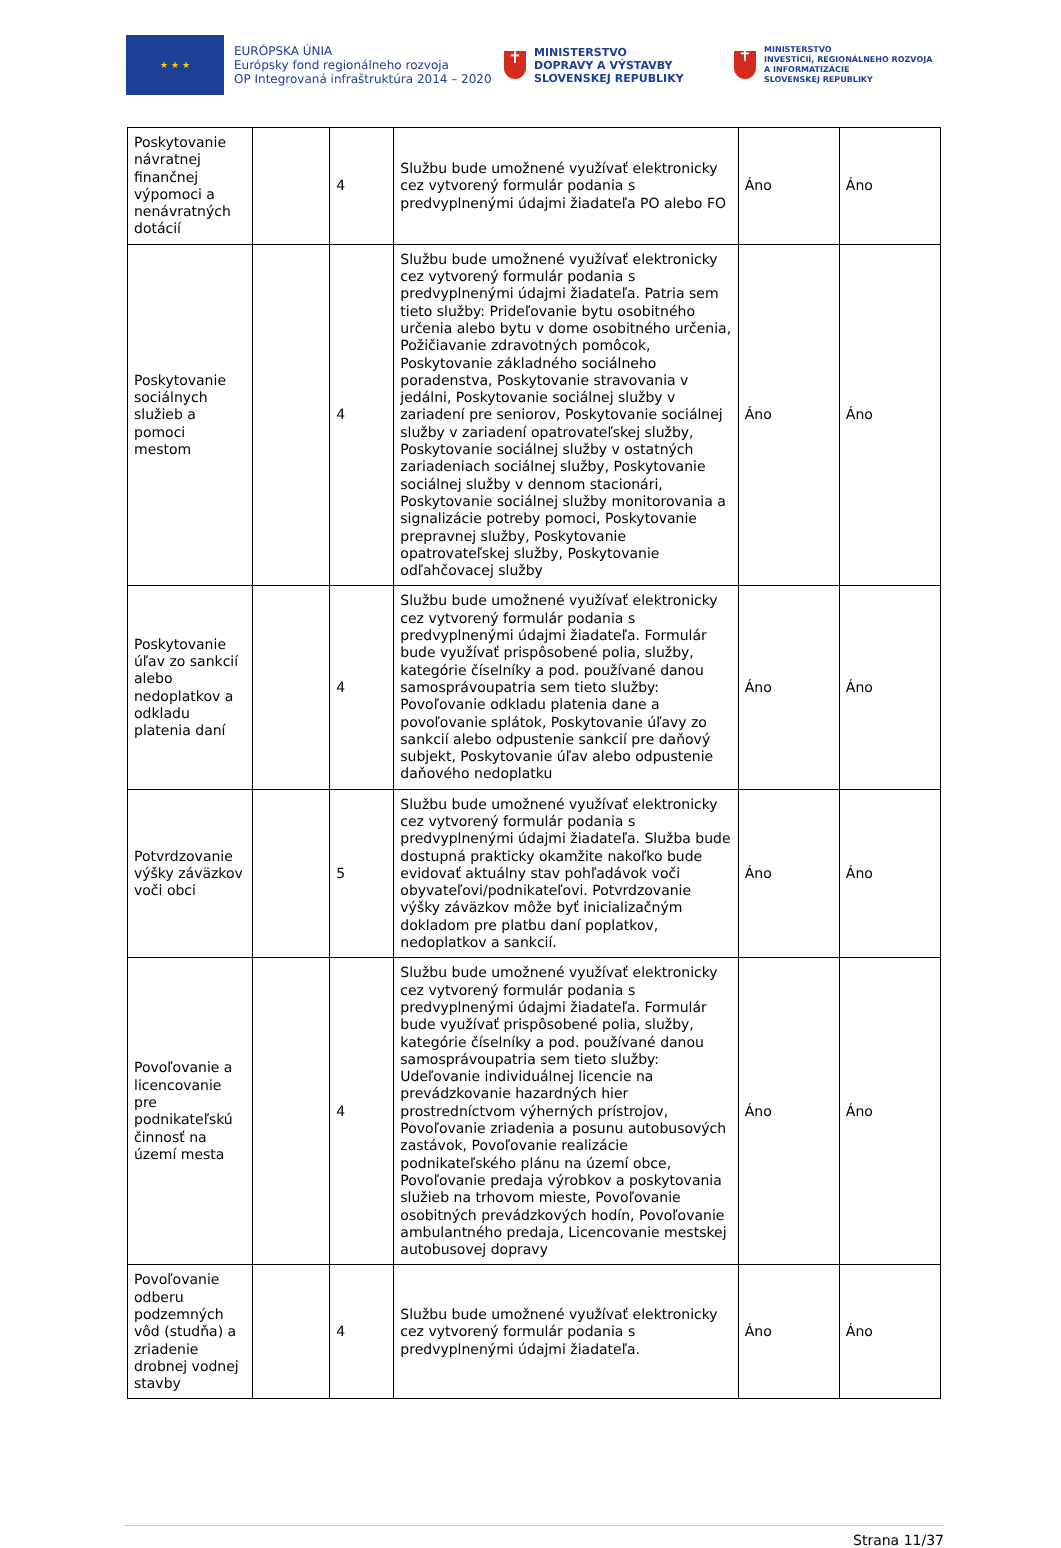★ ★ ★
EURÓPSKA ÚNIA
Európsky fond regionálneho rozvoja
OP Integrovaná infraštruktúra 2014 – 2020
✝
MINISTERSTVO
DOPRAVY A VÝSTAVBY
SLOVENSKEJ REPUBLIKY
✝
MINISTERSTVO
INVESTÍCIÍ, REGIONÁLNEHO ROZVOJA
A INFORMATIZÁCIE
SLOVENSKEJ REPUBLIKY
| Poskytovanie návratnej finančnej výpomoci a nenávratných dotácií | | 4 | Službu bude umožnené využívať elektronicky cez vytvorený formulár podania s predvyplnenými údajmi žiadateľa PO alebo FO | Áno | Áno |
| Poskytovanie sociálnych služieb a pomoci mestom | | 4 | Službu bude umožnené využívať elektronicky cez vytvorený formulár podania s predvyplnenými údajmi žiadateľa. Patria sem tieto služby: Prideľovanie bytu osobitného určenia alebo bytu v dome osobitného určenia, Požičiavanie zdravotných pomôcok, Poskytovanie základného sociálneho poradenstva, Poskytovanie stravovania v jedálni, Poskytovanie sociálnej služby v zariadení pre seniorov, Poskytovanie sociálnej služby v zariadení opatrovateľskej služby, Poskytovanie sociálnej služby v ostatných zariadeniach sociálnej služby, Poskytovanie sociálnej služby v dennom stacionári, Poskytovanie sociálnej služby monitorovania a signalizácie potreby pomoci, Poskytovanie prepravnej služby, Poskytovanie opatrovateľskej služby, Poskytovanie odľahčovacej služby | Áno | Áno |
| Poskytovanie úľav zo sankcií alebo nedoplatkov a odkladu platenia daní | | 4 | Službu bude umožnené využívať elektronicky cez vytvorený formulár podania s predvyplnenými údajmi žiadateľa. Formulár bude využívať prispôsobené polia, služby, kategórie číselníky a pod. používané danou samosprávoupatria sem tieto služby: Povoľovanie odkladu platenia dane a povoľovanie splátok, Poskytovanie úľavy zo sankcií alebo odpustenie sankcií pre daňový subjekt, Poskytovanie úľav alebo odpustenie daňového nedoplatku | Áno | Áno |
| Potvrdzovanie výšky záväzkov voči obci | | 5 | Službu bude umožnené využívať elektronicky cez vytvorený formulár podania s predvyplnenými údajmi žiadateľa. Služba bude dostupná prakticky okamžite nakoľko bude evidovať aktuálny stav pohľadávok voči obyvateľovi/podnikateľovi. Potvrdzovanie výšky záväzkov môže byť inicializačným dokladom pre platbu daní poplatkov, nedoplatkov a sankcií. | Áno | Áno |
| Povoľovanie a licencovanie pre podnikateľskú činnosť na území mesta | | 4 | Službu bude umožnené využívať elektronicky cez vytvorený formulár podania s predvyplnenými údajmi žiadateľa. Formulár bude využívať prispôsobené polia, služby, kategórie číselníky a pod. používané danou samosprávoupatria sem tieto služby: Udeľovanie individuálnej licencie na prevádzkovanie hazardných hier prostredníctvom výherných prístrojov, Povoľovanie zriadenia a posunu autobusových zastávok, Povoľovanie realizácie podnikateľského plánu na území obce, Povoľovanie predaja výrobkov a poskytovania služieb na trhovom mieste, Povoľovanie osobitných prevádzkových hodín, Povoľovanie ambulantného predaja, Licencovanie mestskej autobusovej dopravy | Áno | Áno |
| Povoľovanie odberu podzemných vôd (studňa) a zriadenie drobnej vodnej stavby | | 4 | Službu bude umožnené využívať elektronicky cez vytvorený formulár podania s predvyplnenými údajmi žiadateľa. | Áno | Áno |
Strana 11/37